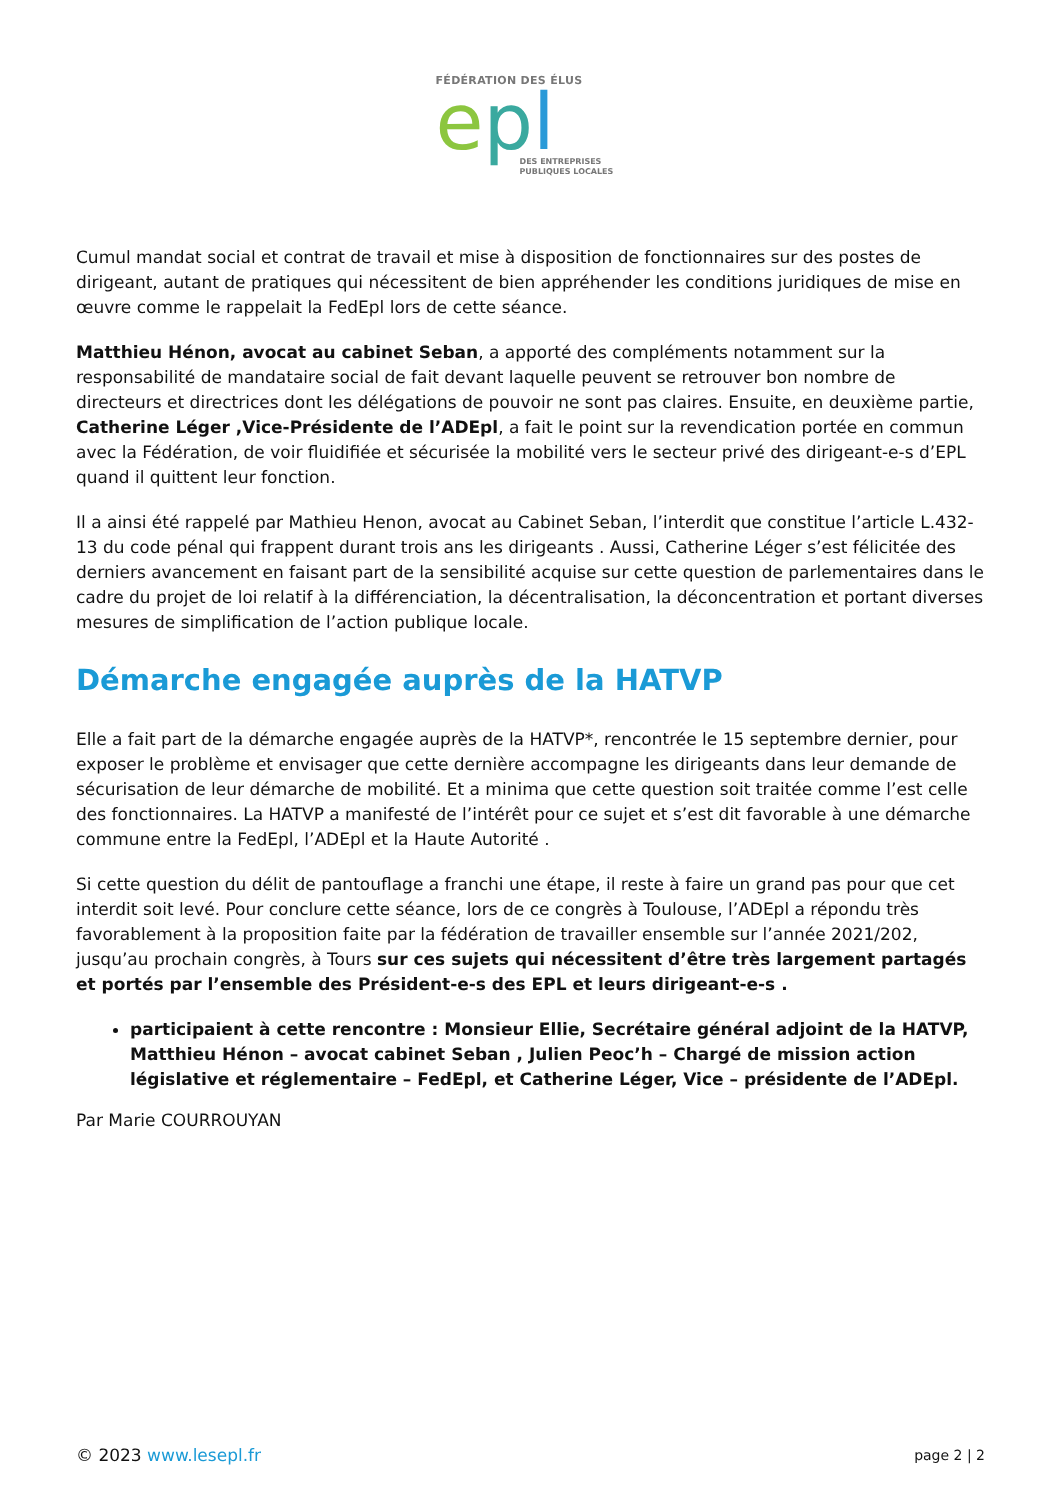FÉDÉRATION DES ÉLUS
epl
DES ENTREPRISES
PUBLIQUES LOCALES
Cumul mandat social et contrat de travail et mise à disposition de fonctionnaires sur des postes de dirigeant, autant de pratiques qui nécessitent de bien appréhender les conditions juridiques de mise en œuvre comme le rappelait la FedEpl lors de cette séance.
Matthieu Hénon, avocat au cabinet Seban, a apporté des compléments notamment sur la responsabilité de mandataire social de fait devant laquelle peuvent se retrouver bon nombre de directeurs et directrices dont les délégations de pouvoir ne sont pas claires. Ensuite, en deuxième partie, Catherine Léger ,Vice-Présidente de l’ADEpl, a fait le point sur la revendication portée en commun avec la Fédération, de voir fluidifiée et sécurisée la mobilité vers le secteur privé des dirigeant-e-s d’EPL quand il quittent leur fonction.
Il a ainsi été rappelé par Mathieu Henon, avocat au Cabinet Seban, l’interdit que constitue l’article L.432-13 du code pénal qui frappent durant trois ans les dirigeants . Aussi, Catherine Léger s’est félicitée des derniers avancement en faisant part de la sensibilité acquise sur cette question de parlementaires dans le cadre du projet de loi relatif à la différenciation, la décentralisation, la déconcentration et portant diverses mesures de simplification de l’action publique locale.
Démarche engagée auprès de la HATVP
Elle a fait part de la démarche engagée auprès de la HATVP*, rencontrée le 15 septembre dernier, pour exposer le problème et envisager que cette dernière accompagne les dirigeants dans leur demande de sécurisation de leur démarche de mobilité. Et a minima que cette question soit traitée comme l’est celle des fonctionnaires. La HATVP a manifesté de l’intérêt pour ce sujet et s’est dit favorable à une démarche commune entre la FedEpl, l’ADEpl et la Haute Autorité .
Si cette question du délit de pantouflage a franchi une étape, il reste à faire un grand pas pour que cet interdit soit levé. Pour conclure cette séance, lors de ce congrès à Toulouse, l’ADEpl a répondu très favorablement à la proposition faite par la fédération de travailler ensemble sur l’année 2021/202, jusqu’au prochain congrès, à Tours sur ces sujets qui nécessitent d’être très largement partagés et portés par l’ensemble des Président-e-s des EPL et leurs dirigeant-e-s .
participaient à cette rencontre : Monsieur Ellie, Secrétaire général adjoint de la HATVP, Matthieu Hénon – avocat cabinet Seban , Julien Peoc’h – Chargé de mission action législative et réglementaire – FedEpl, et Catherine Léger, Vice – présidente de l’ADEpl.
Par Marie COURROUYAN
© 2023 www.lesepl.fr page 2 | 2